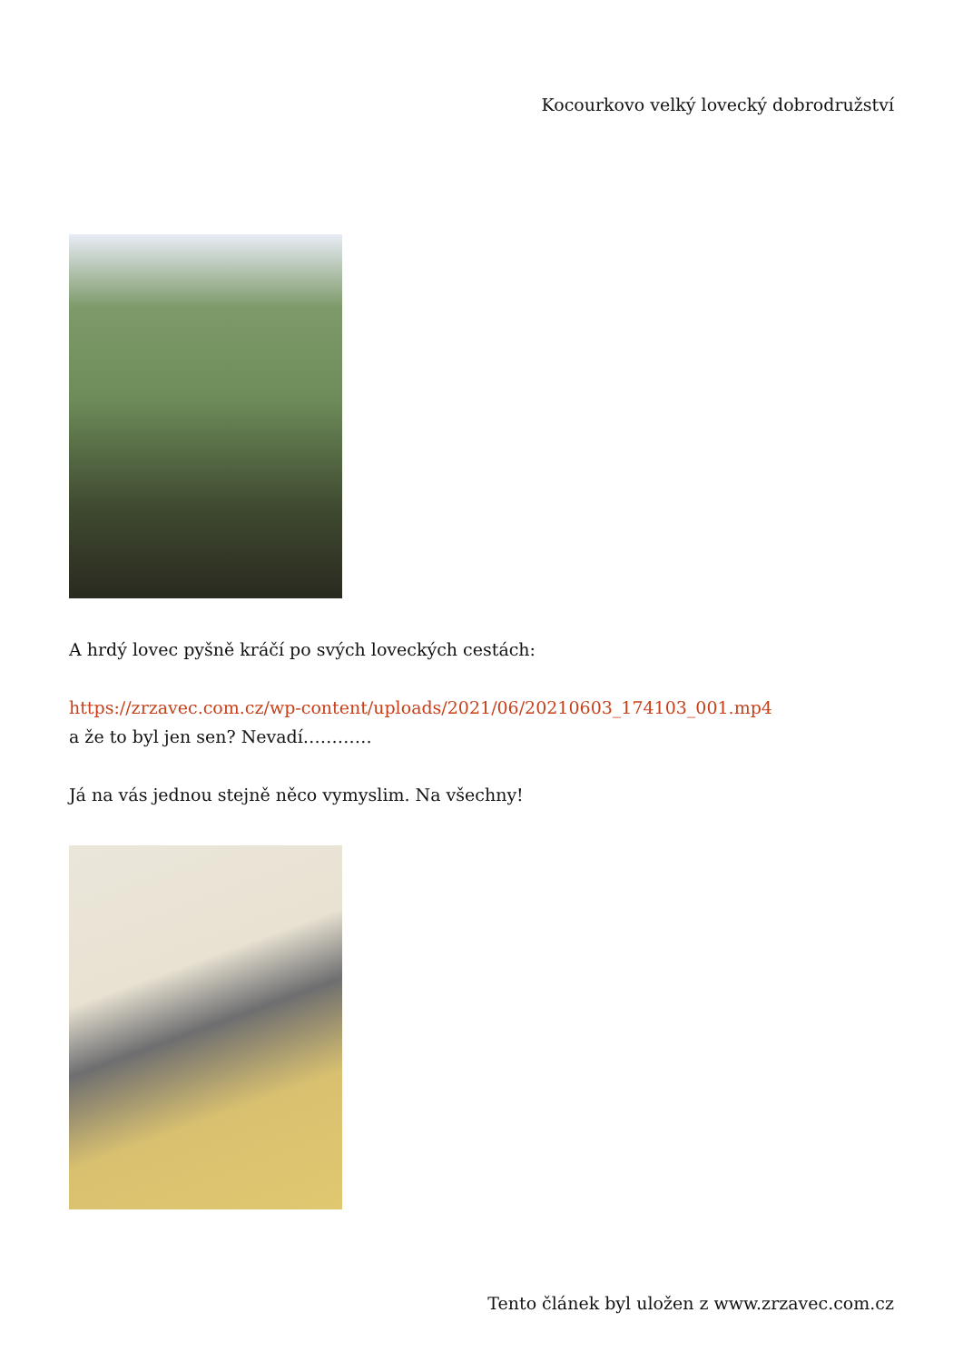Kocourkovo velký lovecký dobrodružství
A hrdý lovec pyšně kráčí po svých loveckých cestách:
https://zrzavec.com.cz/wp-content/uploads/2021/06/20210603_174103_001.mp4
a že to byl jen sen? Nevadí…………
Já na vás jednou stejně něco vymyslim. Na všechny!
Tento článek byl uložen z www.zrzavec.com.cz